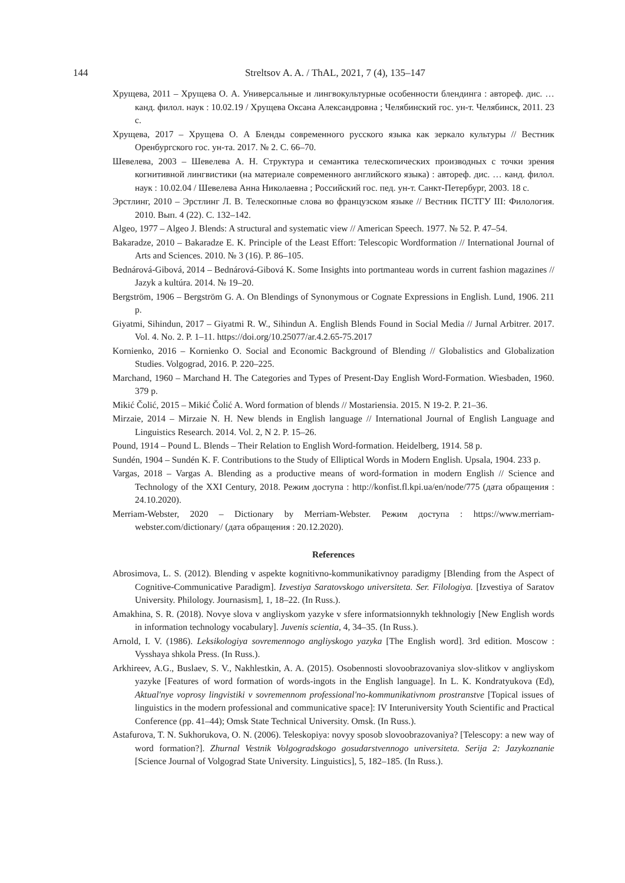144
Streltsov A. A. / ThAL, 2021, 7 (4), 135–147
Хрущева, 2011 – Хрущева О. А. Универсальные и лингвокультурные особенности блендинга : автореф. дис. … канд. филол. наук : 10.02.19 / Хрущева Оксана Александровна ; Челябинский гос. ун-т. Челябинск, 2011. 23 с.
Хрущева, 2017 – Хрущева О. А Бленды современного русского языка как зеркало культуры // Вестник Оренбургского гос. ун-та. 2017. № 2. С. 66–70.
Шевелева, 2003 – Шевелева А. Н. Структура и семантика телескопических производных с точки зрения когнитивной лингвистики (на материале современного английского языка) : автореф. дис. … канд. филол. наук : 10.02.04 / Шевелева Анна Николаевна ; Российский гос. пед. ун-т. Санкт-Петербург, 2003. 18 с.
Эрстлинг, 2010 – Эрстлинг Л. В. Телескопные слова во французском языке // Вестник ПСТГУ III: Филология. 2010. Вып. 4 (22). С. 132–142.
Algeo, 1977 – Algeo J. Blends: A structural and systematic view // American Speech. 1977. № 52. P. 47–54.
Bakaradze, 2010 – Bakaradze E. K. Principle of the Least Effort: Telescopic Wordformation // International Journal of Arts and Sciences. 2010. № 3 (16). P. 86–105.
Bednárová-Gibová, 2014 – Bednárová-Gibová K. Some Insights into portmanteau words in current fashion magazines // Jazyk a kultúra. 2014. № 19–20.
Bergström, 1906 – Bergström G. A. On Blendings of Synonymous or Cognate Expressions in English. Lund, 1906. 211 p.
Giyatmi, Sihindun, 2017 – Giyatmi R. W., Sihindun A. English Blends Found in Social Media // Jurnal Arbitrer. 2017. Vol. 4. No. 2. P. 1–11. https://doi.org/10.25077/ar.4.2.65-75.2017
Kornienko, 2016 – Kornienko O. Social and Economic Background of Blending // Globalistics and Globalization Studies. Volgograd, 2016. P. 220–225.
Marchand, 1960 – Marchand H. The Categories and Types of Present-Day English Word-Formation. Wiesbaden, 1960. 379 p.
Mikić Čolić, 2015 – Mikić Čolić A. Word formation of blends // Mostariensia. 2015. N 19-2. P. 21–36.
Mirzaie, 2014 – Mirzaie N. H. New blends in English language // International Journal of English Language and Linguistics Research. 2014. Vol. 2, N 2. P. 15–26.
Pound, 1914 – Pound L. Blends – Their Relation to English Word-formation. Heidelberg, 1914. 58 p.
Sundén, 1904 – Sundén K. F. Contributions to the Study of Elliptical Words in Modern English. Upsala, 1904. 233 p.
Vargas, 2018 – Vargas A. Blending as a productive means of word-formation in modern English // Science and Technology of the XXI Century, 2018. Режим доступа : http://konfist.fl.kpi.ua/en/node/775 (дата обращения : 24.10.2020).
Merriam-Webster, 2020 – Dictionary by Merriam-Webster. Режим доступа : https://www.merriam-webster.com/dictionary/ (дата обращения : 20.12.2020).
References
Abrosimova, L. S. (2012). Blending v aspekte kognitivno-kommunikativnoy paradigmy [Blending from the Aspect of Cognitive-Communicative Paradigm]. Izvestiya Saratovskogo universiteta. Ser. Filologiya. [Izvestiya of Saratov University. Philology. Journasism], 1, 18–22. (In Russ.).
Amakhina, S. R. (2018). Novye slova v angliyskom yazyke v sfere informatsionnykh tekhnologiy [New English words in information technology vocabulary]. Juvenis scientia, 4, 34–35. (In Russ.).
Arnold, I. V. (1986). Leksikologiya sovremennogo angliyskogo yazyka [The English word]. 3rd edition. Moscow : Vysshaya shkola Press. (In Russ.).
Arkhireev, A.G., Buslaev, S. V., Nakhlestkin, A. A. (2015). Osobennosti slovoobrazovaniya slov-slitkov v angliyskom yazyke [Features of word formation of words-ingots in the English language]. In L. K. Kondratyukova (Ed), Aktual'nye voprosy lingvistiki v sovremennom professional'no-kommunikativnom prostranstve [Topical issues of linguistics in the modern professional and communicative space]: IV Interuniversity Youth Scientific and Practical Conference (pp. 41–44); Omsk State Technical University. Omsk. (In Russ.).
Astafurova, T. N. Sukhorukova, O. N. (2006). Teleskopiya: novyy sposob slovoobrazovaniya? [Telescopy: a new way of word formation?]. Zhurnal Vestnik Volgogradskogo gosudarstvennogo universiteta. Serija 2: Jazykoznanie [Science Journal of Volgograd State University. Linguistics], 5, 182–185. (In Russ.).